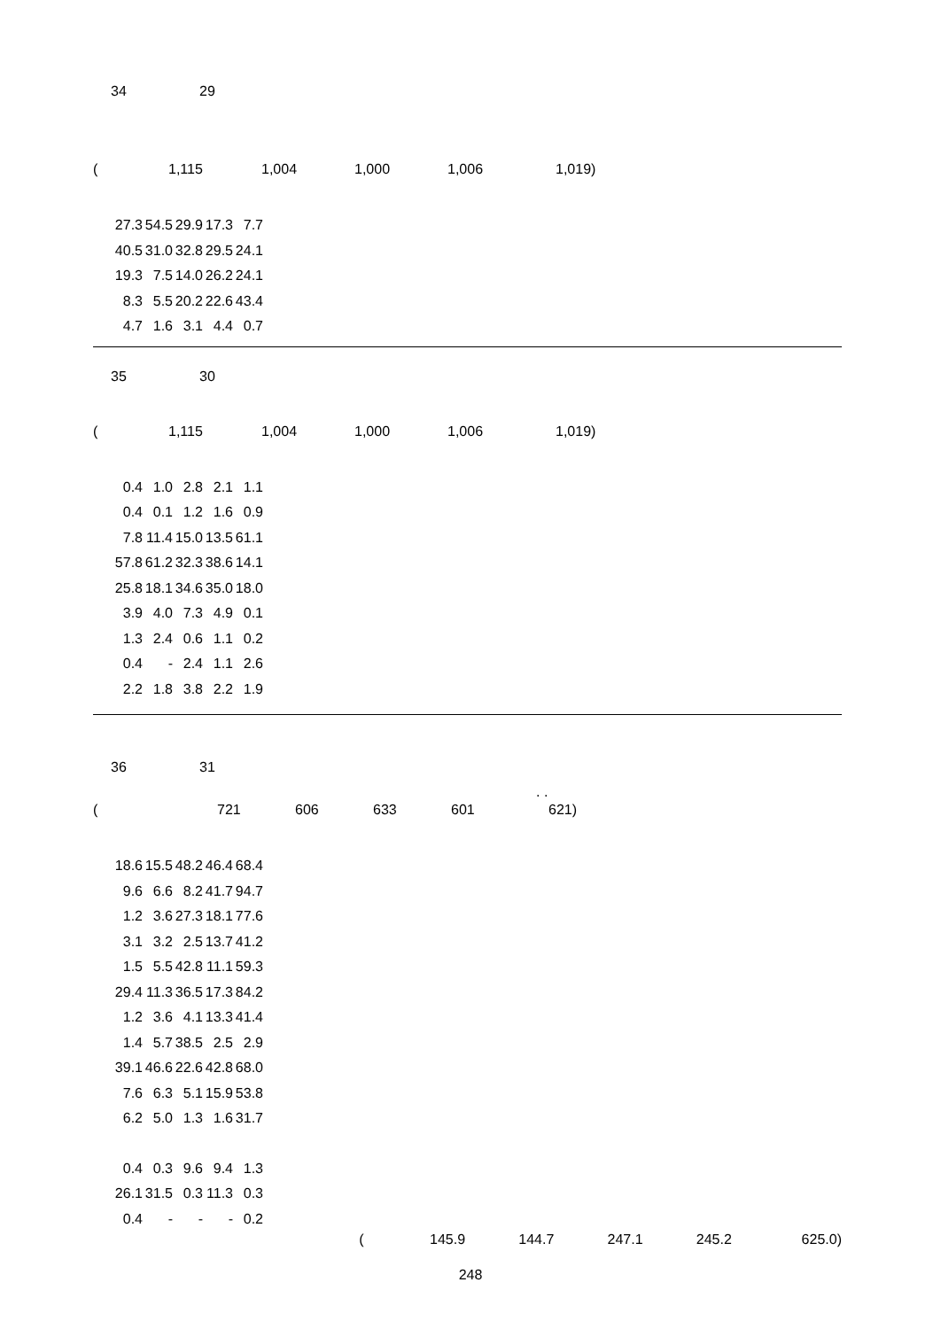34 29
(1,115 1,004 1,000 1,006 1,019)
| 27.3 | 54.5 | 29.9 | 17.3 | 7.7 |
| 40.5 | 31.0 | 32.8 | 29.5 | 24.1 |
| 19.3 | 7.5 | 14.0 | 26.2 | 24.1 |
| 8.3 | 5.5 | 20.2 | 22.6 | 43.4 |
| 4.7 | 1.6 | 3.1 | 4.4 | 0.7 |
35 30
(1,115 1,004 1,000 1,006 1,019)
| 0.4 | 1.0 | 2.8 | 2.1 | 1.1 |
| 0.4 | 0.1 | 1.2 | 1.6 | 0.9 |
| 7.8 | 11.4 | 15.0 | 13.5 | 61.1 |
| 57.8 | 61.2 | 32.3 | 38.6 | 14.1 |
| 25.8 | 18.1 | 34.6 | 35.0 | 18.0 |
| 3.9 | 4.0 | 7.3 | 4.9 | 0.1 |
| 1.3 | 2.4 | 0.6 | 1.1 | 0.2 |
| 0.4 | - | 2.4 | 1.1 | 2.6 |
| 2.2 | 1.8 | 3.8 | 2.2 | 1.9 |
36 31
. .
(721 606 633 601 621)
| 18.6 | 15.5 | 48.2 | 46.4 | 68.4 |
| 9.6 | 6.6 | 8.2 | 41.7 | 94.7 |
| 1.2 | 3.6 | 27.3 | 18.1 | 77.6 |
| 3.1 | 3.2 | 2.5 | 13.7 | 41.2 |
| 1.5 | 5.5 | 42.8 | 11.1 | 59.3 |
| 29.4 | 11.3 | 36.5 | 17.3 | 84.2 |
| 1.2 | 3.6 | 4.1 | 13.3 | 41.4 |
| 1.4 | 5.7 | 38.5 | 2.5 | 2.9 |
| 39.1 | 46.6 | 22.6 | 42.8 | 68.0 |
| 7.6 | 6.3 | 5.1 | 15.9 | 53.8 |
| 6.2 | 5.0 | 1.3 | 1.6 | 31.7 |
| 0.4 | 0.3 | 9.6 | 9.4 | 1.3 |
| 26.1 | 31.5 | 0.3 | 11.3 | 0.3 |
| 0.4 | - | - | - | 0.2 |
(145.9 144.7 247.1 245.2 625.0)
248